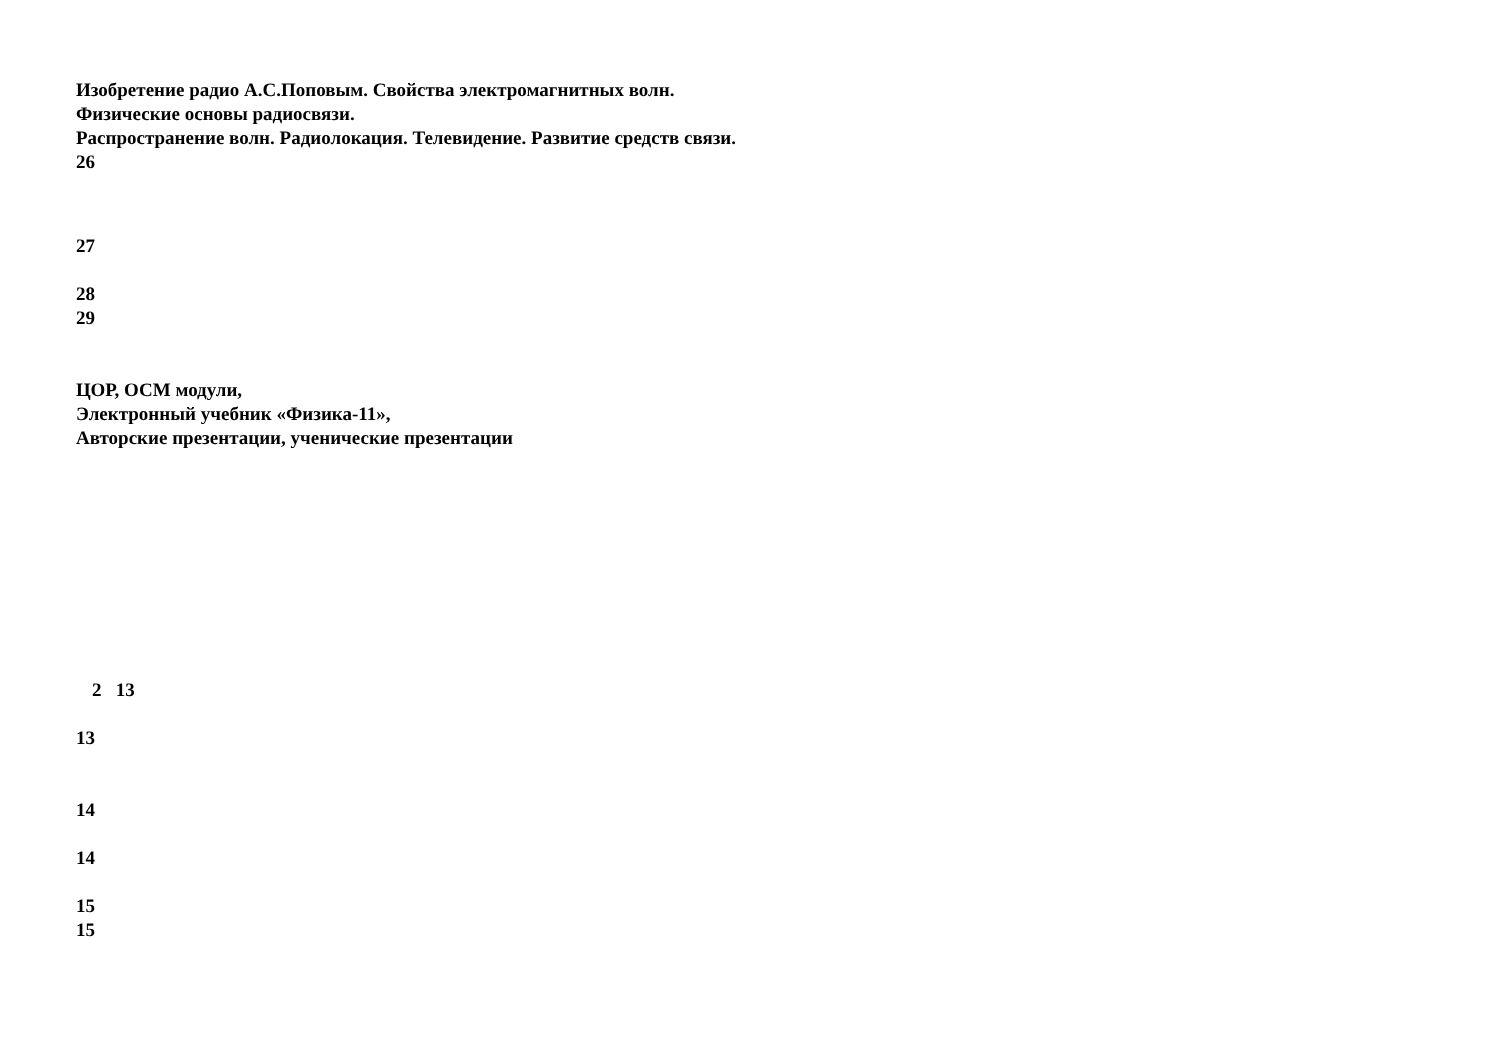Изобретение радио А.С.Поповым. Свойства электромагнитных волн.
Физические основы радиосвязи.
Распространение волн. Радиолокация. Телевидение. Развитие средств связи.
26
27
28
29
ЦОР, ОСМ модули,
Электронный учебник «Физика-11»,
Авторские презентации, ученические презентации
2 13
13
14
14
15
15